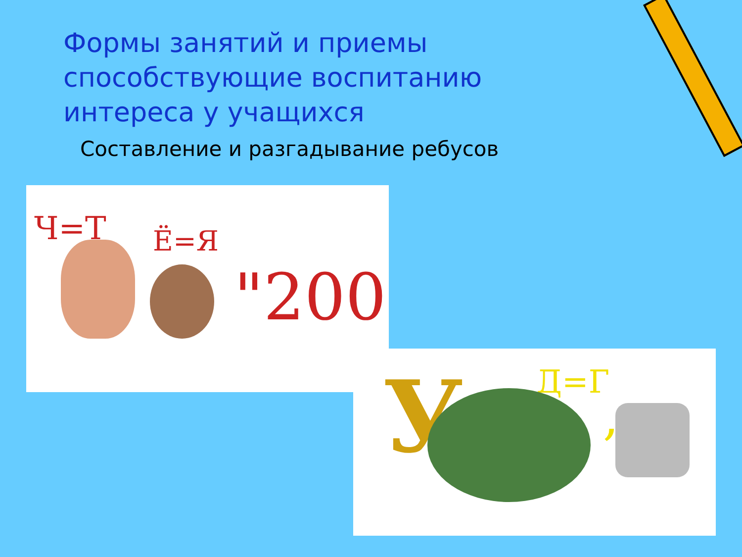Формы занятий и приемы способствующие воспитанию интереса у учащихся
Составление и разгадывание ребусов
Ч=Т Ё=Я
"200
У Д=Г
,